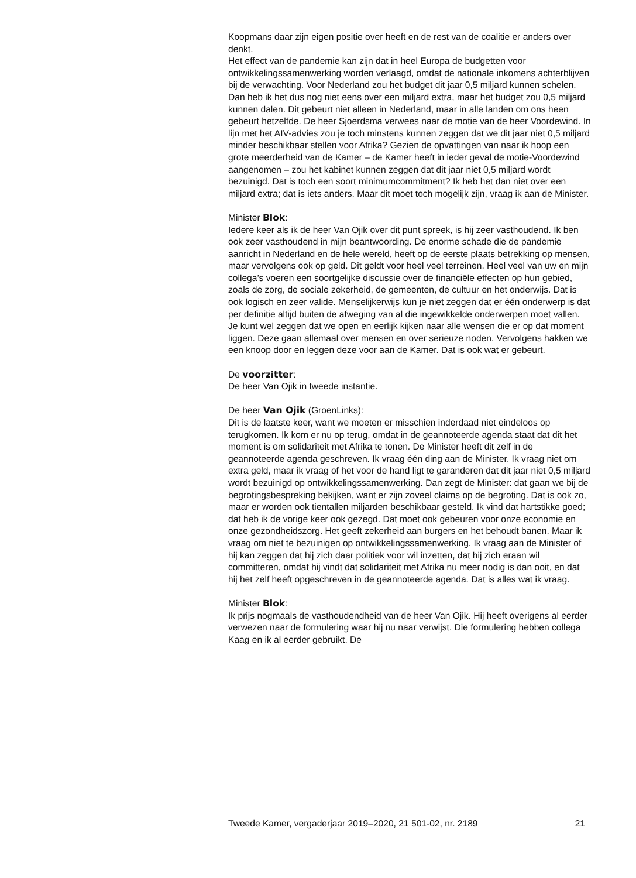Koopmans daar zijn eigen positie over heeft en de rest van de coalitie er anders over denkt.
Het effect van de pandemie kan zijn dat in heel Europa de budgetten voor ontwikkelingssamenwerking worden verlaagd, omdat de nationale inkomens achterblijven bij de verwachting. Voor Nederland zou het budget dit jaar 0,5 miljard kunnen schelen. Dan heb ik het dus nog niet eens over een miljard extra, maar het budget zou 0,5 miljard kunnen dalen. Dit gebeurt niet alleen in Nederland, maar in alle landen om ons heen gebeurt hetzelfde. De heer Sjoerdsma verwees naar de motie van de heer Voordewind. In lijn met het AIV-advies zou je toch minstens kunnen zeggen dat we dit jaar niet 0,5 miljard minder beschikbaar stellen voor Afrika? Gezien de opvattingen van naar ik hoop een grote meerderheid van de Kamer – de Kamer heeft in ieder geval de motie-Voordewind aangenomen – zou het kabinet kunnen zeggen dat dit jaar niet 0,5 miljard wordt bezuinigd. Dat is toch een soort minimumcommitment? Ik heb het dan niet over een miljard extra; dat is iets anders. Maar dit moet toch mogelijk zijn, vraag ik aan de Minister.
Minister Blok:
Iedere keer als ik de heer Van Ojik over dit punt spreek, is hij zeer vasthoudend. Ik ben ook zeer vasthoudend in mijn beantwoording. De enorme schade die de pandemie aanricht in Nederland en de hele wereld, heeft op de eerste plaats betrekking op mensen, maar vervolgens ook op geld. Dit geldt voor heel veel terreinen. Heel veel van uw en mijn collega’s voeren een soortgelijke discussie over de financiële effecten op hun gebied, zoals de zorg, de sociale zekerheid, de gemeenten, de cultuur en het onderwijs. Dat is ook logisch en zeer valide. Menselijkerwijs kun je niet zeggen dat er één onderwerp is dat per definitie altijd buiten de afweging van al die ingewikkelde onderwerpen moet vallen. Je kunt wel zeggen dat we open en eerlijk kijken naar alle wensen die er op dat moment liggen. Deze gaan allemaal over mensen en over serieuze noden. Vervolgens hakken we een knoop door en leggen deze voor aan de Kamer. Dat is ook wat er gebeurt.
De voorzitter:
De heer Van Ojik in tweede instantie.
De heer Van Ojik (GroenLinks):
Dit is de laatste keer, want we moeten er misschien inderdaad niet eindeloos op terugkomen. Ik kom er nu op terug, omdat in de geanno­teerde agenda staat dat dit het moment is om solidariteit met Afrika te tonen. De Minister heeft dit zelf in de geannoteerde agenda geschreven. Ik vraag één ding aan de Minister. Ik vraag niet om extra geld, maar ik vraag of het voor de hand ligt te garanderen dat dit jaar niet 0,5 miljard wordt bezuinigd op ontwikkelingssamenwerking. Dan zegt de Minister: dat gaan we bij de begrotingsbespreking bekijken, want er zijn zoveel claims op de begroting. Dat is ook zo, maar er worden ook tientallen miljarden beschikbaar gesteld. Ik vind dat hartstikke goed; dat heb ik de vorige keer ook gezegd. Dat moet ook gebeuren voor onze economie en onze gezondheidszorg. Het geeft zekerheid aan burgers en het behoudt banen. Maar ik vraag om niet te bezuinigen op ontwikkelingssamenwerking. Ik vraag aan de Minister of hij kan zeggen dat hij zich daar politiek voor wil inzetten, dat hij zich eraan wil committeren, omdat hij vindt dat solidariteit met Afrika nu meer nodig is dan ooit, en dat hij het zelf heeft opgeschreven in de geannoteerde agenda. Dat is alles wat ik vraag.
Minister Blok:
Ik prijs nogmaals de vasthoudendheid van de heer Van Ojik. Hij heeft overigens al eerder verwezen naar de formulering waar hij nu naar verwijst. Die formulering hebben collega Kaag en ik al eerder gebruikt. De
Tweede Kamer, vergaderjaar 2019–2020, 21 501-02, nr. 2189 21